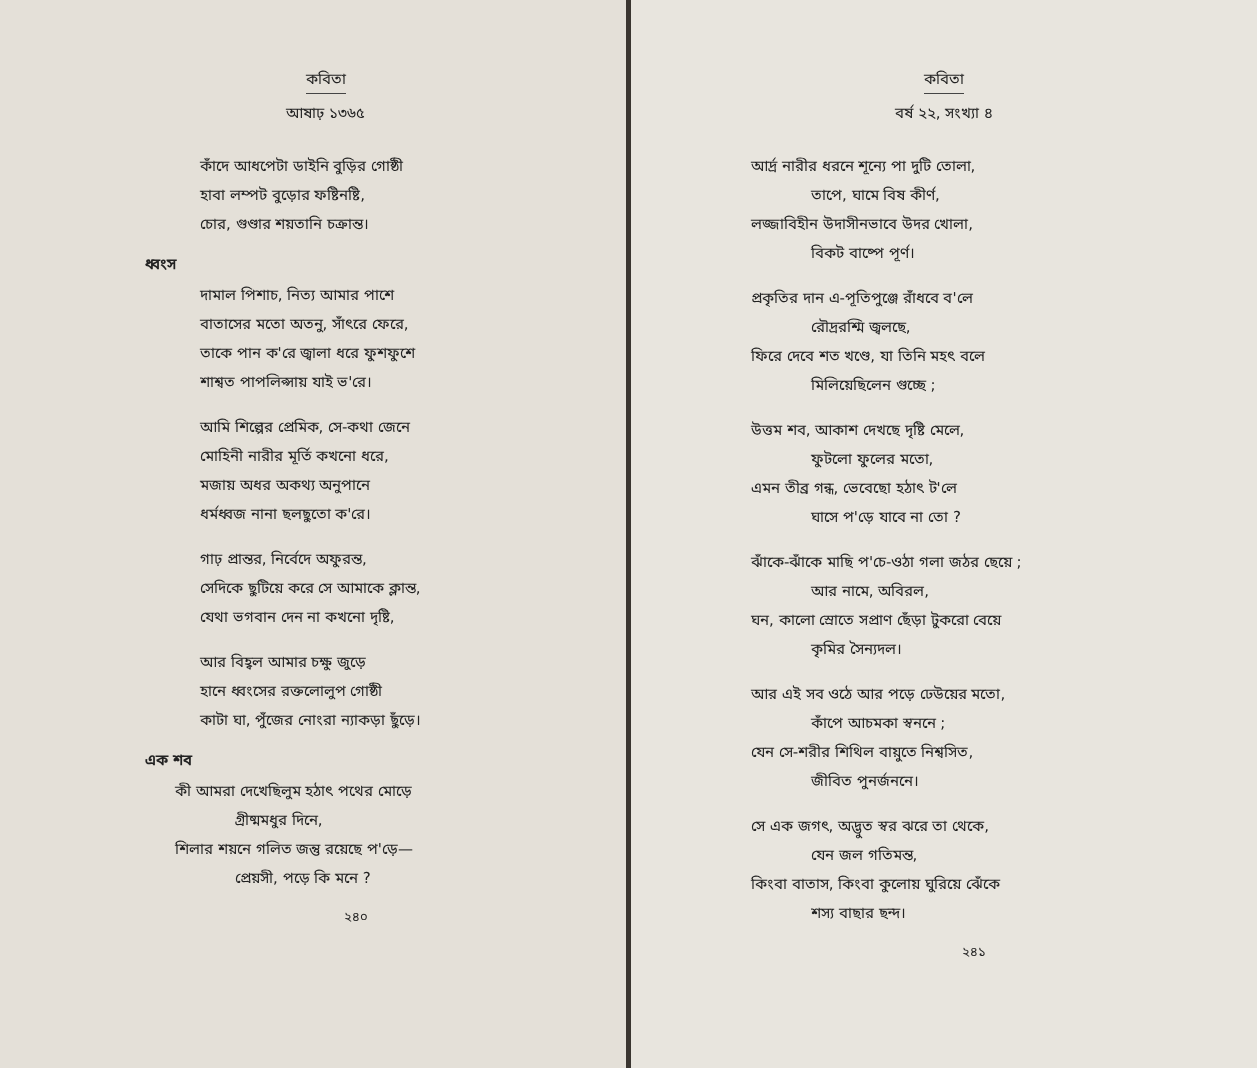কবিতা
আষাঢ় ১৩৬৫
কাঁদে আধপেটা ডাইনি বুড়ির গোষ্ঠী
হাবা লম্পট বুড়োর ফষ্টিনষ্টি,
চোর, গুণ্ডার শয়তানি চক্রান্ত।
ধ্বংস
দামাল পিশাচ, নিত্য আমার পাশে
বাতাসের মতো অতনু, সাঁৎরে ফেরে,
তাকে পান ক'রে জ্বালা ধরে ফুশফুশে
শাশ্বত পাপলিপ্সায় যাই ভ'রে।
আমি শিল্পের প্রেমিক, সে-কথা জেনে
মোহিনী নারীর মূর্তি কখনো ধরে,
মজায় অধর অকথ্য অনুপানে
ধর্মধ্বজ নানা ছলছুতো ক'রে।
গাঢ় প্রান্তর, নির্বেদে অফুরন্ত,
সেদিকে ছুটিয়ে করে সে আমাকে ক্লান্ত,
যেথা ভগবান দেন না কখনো দৃষ্টি,
আর বিহ্বল আমার চক্ষু জুড়ে
হানে ধ্বংসের রক্তলোলুপ গোষ্ঠী
কাটা ঘা, পুঁজের নোংরা ন্যাকড়া ছুঁড়ে।
এক শব
কী আমরা দেখেছিলুম হঠাৎ পথের মোড়ে
গ্রীষ্মমধুর দিনে,
শিলার শয়নে গলিত জন্তু রয়েছে প'ড়ে—
প্রেয়সী, পড়ে কি মনে ?
২৪০
কবিতা
বর্ষ ২২, সংখ্যা ৪
আর্দ্র নারীর ধরনে শূন্যে পা দুটি তোলা,
তাপে, ঘামে বিষ কীর্ণ,
লজ্জাবিহীন উদাসীনভাবে উদর খোলা,
বিকট বাষ্পে পূর্ণ।
প্রকৃতির দান এ-পূতিপুঞ্জে রাঁধবে ব'লে
রৌদ্ররশ্মি জ্বলছে,
ফিরে দেবে শত খণ্ডে, যা তিনি মহৎ বলে
মিলিয়েছিলেন গুচ্ছে ;
উত্তম শব, আকাশ দেখছে দৃষ্টি মেলে,
ফুটলো ফুলের মতো,
এমন তীব্র গন্ধ, ভেবেছো হঠাৎ ট'লে
ঘাসে প'ড়ে যাবে না তো ?
ঝাঁকে-ঝাঁকে মাছি প'চে-ওঠা গলা জঠর ছেয়ে ;
আর নামে, অবিরল,
ঘন, কালো স্রোতে সপ্রাণ ছেঁড়া টুকরো বেয়ে
কৃমির সৈন্যদল।
আর এই সব ওঠে আর পড়ে ঢেউয়ের মতো,
কাঁপে আচমকা স্বননে ;
যেন সে-শরীর শিথিল বায়ুতে নিশ্বসিত,
জীবিত পুনর্জননে।
সে এক জগৎ, অদ্ভুত স্বর ঝরে তা থেকে,
যেন জল গতিমন্ত,
কিংবা বাতাস, কিংবা কুলোয় ঘুরিয়ে ঝেঁকে
শস্য বাছার ছন্দ।
২৪১